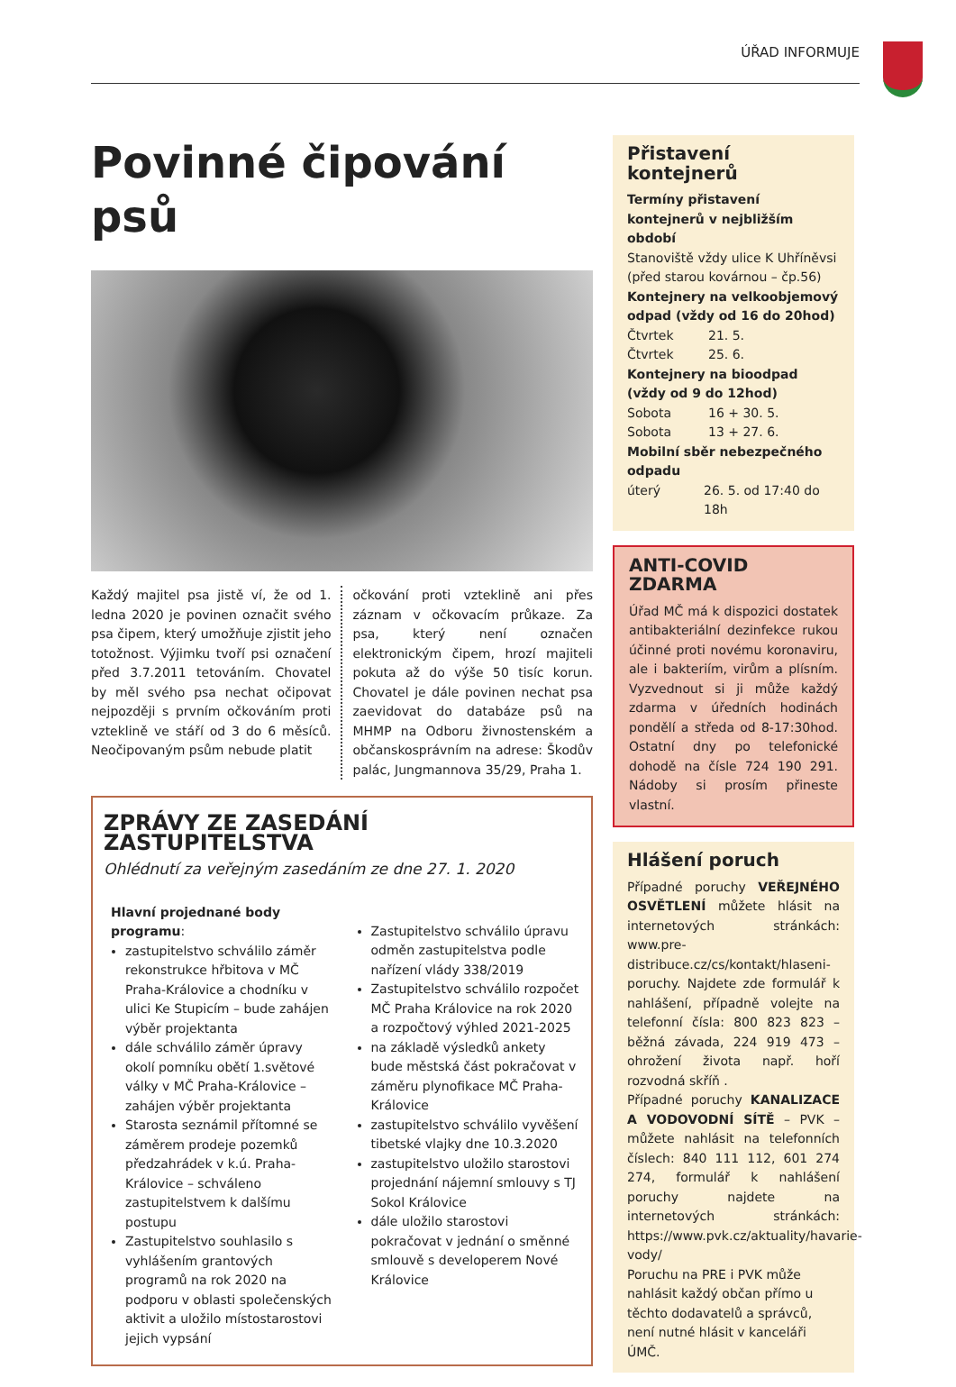ÚŘAD INFORMUJE
Povinné čipování psů
Každý majitel psa jistě ví, že od 1. ledna 2020 je povinen označit svého psa čipem, který umožňuje zjistit jeho totožnost. Výjimku tvoří psi označení před 3.7.2011 tetováním. Chovatel by měl svého psa nechat očipovat nejpozději s prvním očkováním proti vzteklině ve stáří od 3 do 6 měsíců. Neočipovaným psům nebude platit
očkování proti vzteklině ani přes záznam v očkovacím průkaze. Za psa, který není označen elektronickým čipem, hrozí majiteli pokuta až do výše 50 tisíc korun. Chovatel je dále povinen nechat psa zaevidovat do databáze psů na MHMP na Odboru živnostenském a občanskosprávním na adrese: Škodův palác, Jungmannova 35/29, Praha 1.
ZPRÁVY ZE ZASEDÁNÍ ZASTUPITELSTVA
Ohlédnutí za veřejným zasedáním ze dne 27. 1. 2020
Hlavní projednané body programu:
zastupitelstvo schválilo záměr rekonstrukce hřbitova v MČ Praha-Královice a chodníku v ulici Ke Stupicím – bude zahájen výběr projektanta
dále schválilo záměr úpravy okolí pomníku obětí 1.světové války v MČ Praha-Královice – zahájen výběr projektanta
Starosta seznámil přítomné se záměrem prodeje pozemků předzahrádek v k.ú. Praha-Královice – schváleno zastupitelstvem k dalšímu postupu
Zastupitelstvo souhlasilo s vyhlášením grantových programů na rok 2020 na podporu v oblasti společenských aktivit a uložilo místostarostovi jejich vypsání
Zastupitelstvo schválilo úpravu odměn zastupitelstva podle nařízení vlády 338/2019
Zastupitelstvo schválilo rozpočet MČ Praha Královice na rok 2020 a rozpočtový výhled 2021-2025
na základě výsledků ankety bude městská část pokračovat v záměru plynofikace MČ Praha-Královice
zastupitelstvo schválilo vyvěšení tibetské vlajky dne 10.3.2020
zastupitelstvo uložilo starostovi projednání nájemní smlouvy s TJ Sokol Královice
dále uložilo starostovi pokračovat v jednání o směnné smlouvě s developerem Nové Královice
Přistavení kontejnerů
Termíny přistavení kontejnerů v nejbližším období
Stanoviště vždy ulice K Uhříněvsi (před starou kovárnou – čp.56)
Kontejnery na velkoobjemový odpad (vždy od 16 do 20hod)
Čtvrtek 21. 5.
Čtvrtek 25. 6.
Kontejnery na bioodpad (vždy od 9 do 12hod)
Sobota 16 + 30. 5.
Sobota 13 + 27. 6.
Mobilní sběr nebezpečného odpadu
úterý 26. 5. od 17:40 do 18h
ANTI-COVID ZDARMA
Úřad MČ má k dispozici dostatek antibakteriální dezinfekce rukou účinné proti novému koronaviru, ale i bakteriím, virům a plísním. Vyzvednout si ji může každý zdarma v úředních hodinách pondělí a středa od 8-17:30hod. Ostatní dny po telefonické dohodě na čísle 724 190 291. Nádoby si prosím přineste vlastní.
Hlášení poruch
Případné poruchy VEŘEJNÉHO OSVĚTLENÍ můžete hlásit na internetových stránkách: www.pre-distribuce.cz/cs/kontakt/hlaseni-poruchy. Najdete zde formulář k nahlášení, případně volejte na telefonní čísla: 800 823 823 – běžná závada, 224 919 473 – ohrožení života např. hoří rozvodná skříň .
Případné poruchy KANALIZACE A VODOVODNÍ SÍTĚ – PVK – můžete nahlásit na telefonních číslech: 840 111 112, 601 274 274, formulář k nahlášení poruchy najdete na internetových stránkách: https://www.pvk.cz/aktuality/havarie-vody/
Poruchu na PRE i PVK může nahlásit každý občan přímo u těchto dodavatelů a správců, není nutné hlásit v kanceláři ÚMČ.